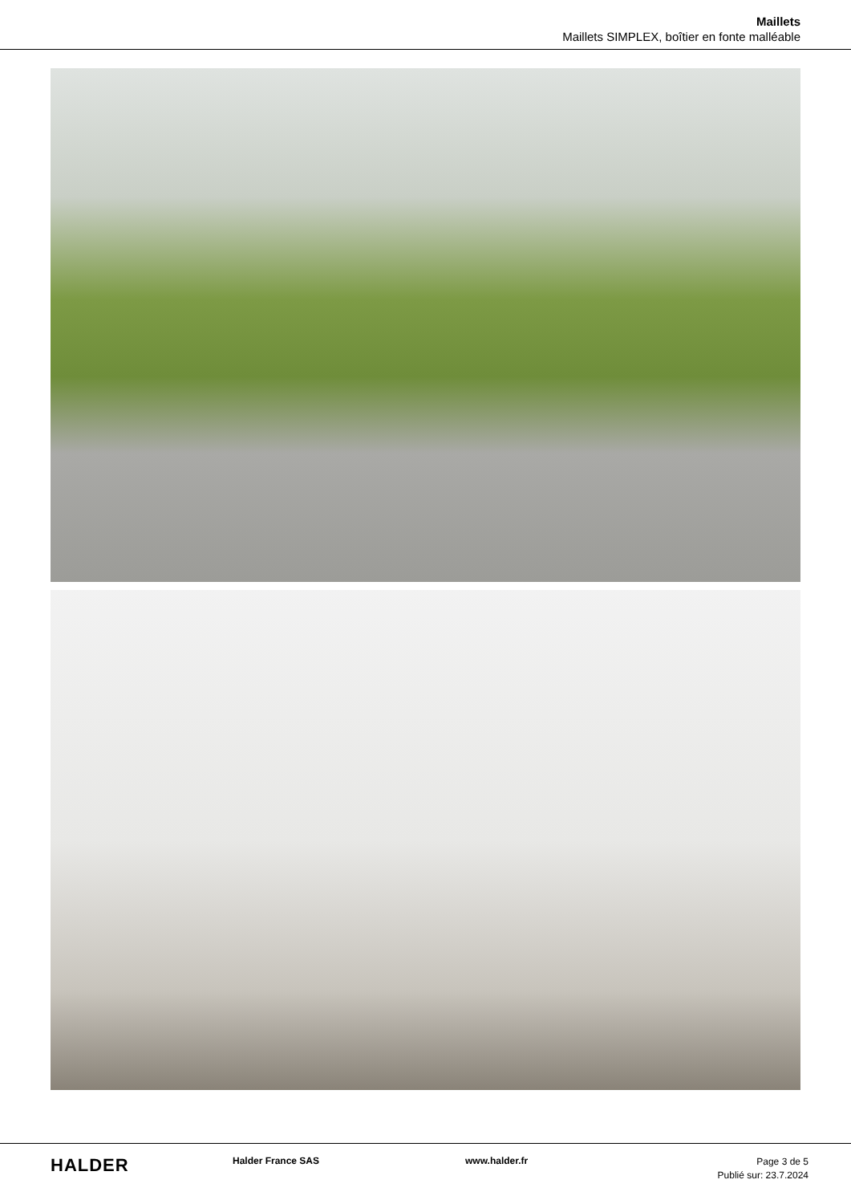Maillets
Maillets SIMPLEX, boîtier en fonte malléable
HALDER
Halder France SAS www.halder.fr
Page 3 de 5
Publié sur: 23.7.2024